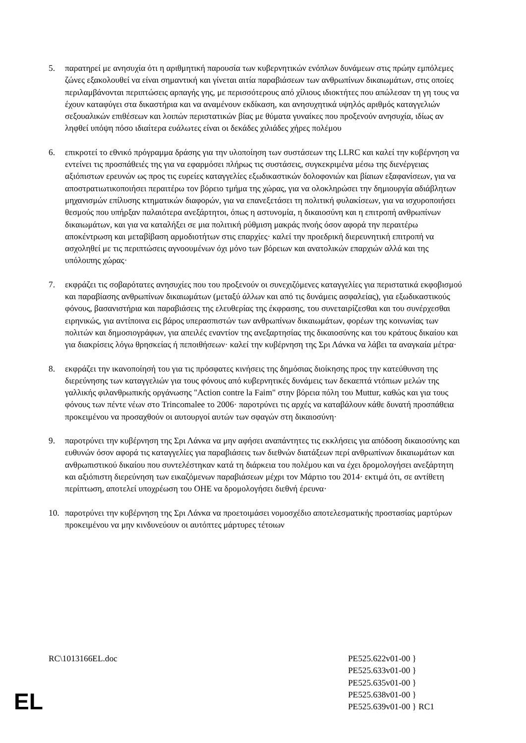5. παρατηρεί με ανησυχία ότι η αριθμητική παρουσία των κυβερνητικών ενόπλων δυνάμεων στις πρώην εμπόλεμες ζώνες εξακολουθεί να είναι σημαντική και γίνεται αιτία παραβιάσεων των ανθρωπίνων δικαιωμάτων, στις οποίες περιλαμβάνονται περιπτώσεις αρπαγής γης, με περισσότερους από χίλιους ιδιοκτήτες που απώλεσαν τη γη τους να έχουν καταφύγει στα δικαστήρια και να αναμένουν εκδίκαση, και ανησυχητικά υψηλός αριθμός καταγγελιών σεξουαλικών επιθέσεων και λοιπών περιστατικών βίας με θύματα γυναίκες που προξενούν ανησυχία, ιδίως αν ληφθεί υπόψη πόσο ιδιαίτερα ευάλωτες είναι οι δεκάδες χιλιάδες χήρες πολέμου
6. επικροτεί το εθνικό πρόγραμμα δράσης για την υλοποίηση των συστάσεων της LLRC και καλεί την κυβέρνηση να εντείνει τις προσπάθειές της για να εφαρμόσει πλήρως τις συστάσεις, συγκεκριμένα μέσω της διενέργειας αξιόπιστων ερευνών ως προς τις ευρείες καταγγελίες εξωδικαστικών δολοφονιών και βίαιων εξαφανίσεων, για να αποστρατιωτικοποιήσει περαιτέρω τον βόρειο τμήμα της χώρας, για να ολοκληρώσει την δημιουργία αδιάβλητων μηχανισμών επίλυσης κτηματικών διαφορών, για να επανεξετάσει τη πολιτική φυλακίσεων, για να ισχυροποιήσει θεσμούς που υπήρξαν παλαιότερα ανεξάρτητοι, όπως η αστυνομία, η δικαιοσύνη και η επιτροπή ανθρωπίνων δικαιωμάτων, και για να καταλήξει σε μια πολιτική ρύθμιση μακράς πνοής όσον αφορά την περαιτέρω αποκέντρωση και μεταβίβαση αρμοδιοτήτων στις επαρχίες· καλεί την προεδρική διερευνητική επιτροπή να ασχοληθεί με τις περιπτώσεις αγνοουμένων όχι μόνο των βόρειων και ανατολικών επαρχιών αλλά και της υπόλοιπης χώρας·
7. εκφράζει τις σοβαρότατες ανησυχίες που του προξενούν οι συνεχιζόμενες καταγγελίες για περιστατικά εκφοβισμού και παραβίασης ανθρωπίνων δικαιωμάτων (μεταξύ άλλων και από τις δυνάμεις ασφαλείας), για εξωδικαστικούς φόνους, βασανιστήρια και παραβιάσεις της ελευθερίας της έκφρασης, του συνεταιρίζεσθαι και του συνέρχεσθαι ειρηνικώς, για αντίποινα εις βάρος υπερασπιστών των ανθρωπίνων δικαιωμάτων, φορέων της κοινωνίας των πολιτών και δημοσιογράφων, για απειλές εναντίον της ανεξαρτησίας της δικαιοσύνης και του κράτους δικαίου και για διακρίσεις λόγω θρησκείας ή πεποιθήσεων· καλεί την κυβέρνηση της Σρι Λάνκα να λάβει τα αναγκαία μέτρα·
8. εκφράζει την ικανοποίησή του για τις πρόσφατες κινήσεις της δημόσιας διοίκησης προς την κατεύθυνση της διερεύνησης των καταγγελιών για τους φόνους από κυβερνητικές δυνάμεις των δεκαεπτά ντόπιων μελών της γαλλικής φιλανθρωπικής οργάνωσης "Action contre la Faim" στην βόρεια πόλη του Muttur, καθώς και για τους φόνους των πέντε νέων στο Trincomalee το 2006· παροτρύνει τις αρχές να καταβάλουν κάθε δυνατή προσπάθεια προκειμένου να προσαχθούν οι αυτουργοί αυτών των σφαγών στη δικαιοσύνη·
9. παροτρύνει την κυβέρνηση της Σρι Λάνκα να μην αφήσει αναπάντητες τις εκκλήσεις για απόδοση δικαιοσύνης και ευθυνών όσον αφορά τις καταγγελίες για παραβιάσεις των διεθνών διατάξεων περί ανθρωπίνων δικαιωμάτων και ανθρωπιστικού δικαίου που συντελέστηκαν κατά τη διάρκεια του πολέμου και να έχει δρομολογήσει ανεξάρτητη και αξιόπιστη διερεύνηση των εικαζόμενων παραβιάσεων μέχρι τον Μάρτιο του 2014· εκτιμά ότι, σε αντίθετη περίπτωση, αποτελεί υποχρέωση του ΟΗΕ να δρομολογήσει διεθνή έρευνα·
10. παροτρύνει την κυβέρνηση της Σρι Λάνκα να προετοιμάσει νομοσχέδιο αποτελεσματικής προστασίας μαρτύρων προκειμένου να μην κινδυνεύουν οι αυτόπτες μάρτυρες τέτοιων
RC\1013166EL.doc PE525.622v01-00 }
PE525.633v01-00 }
PE525.635v01-00 }
PE525.638v01-00 }
PE525.639v01-00 } RC1
EL